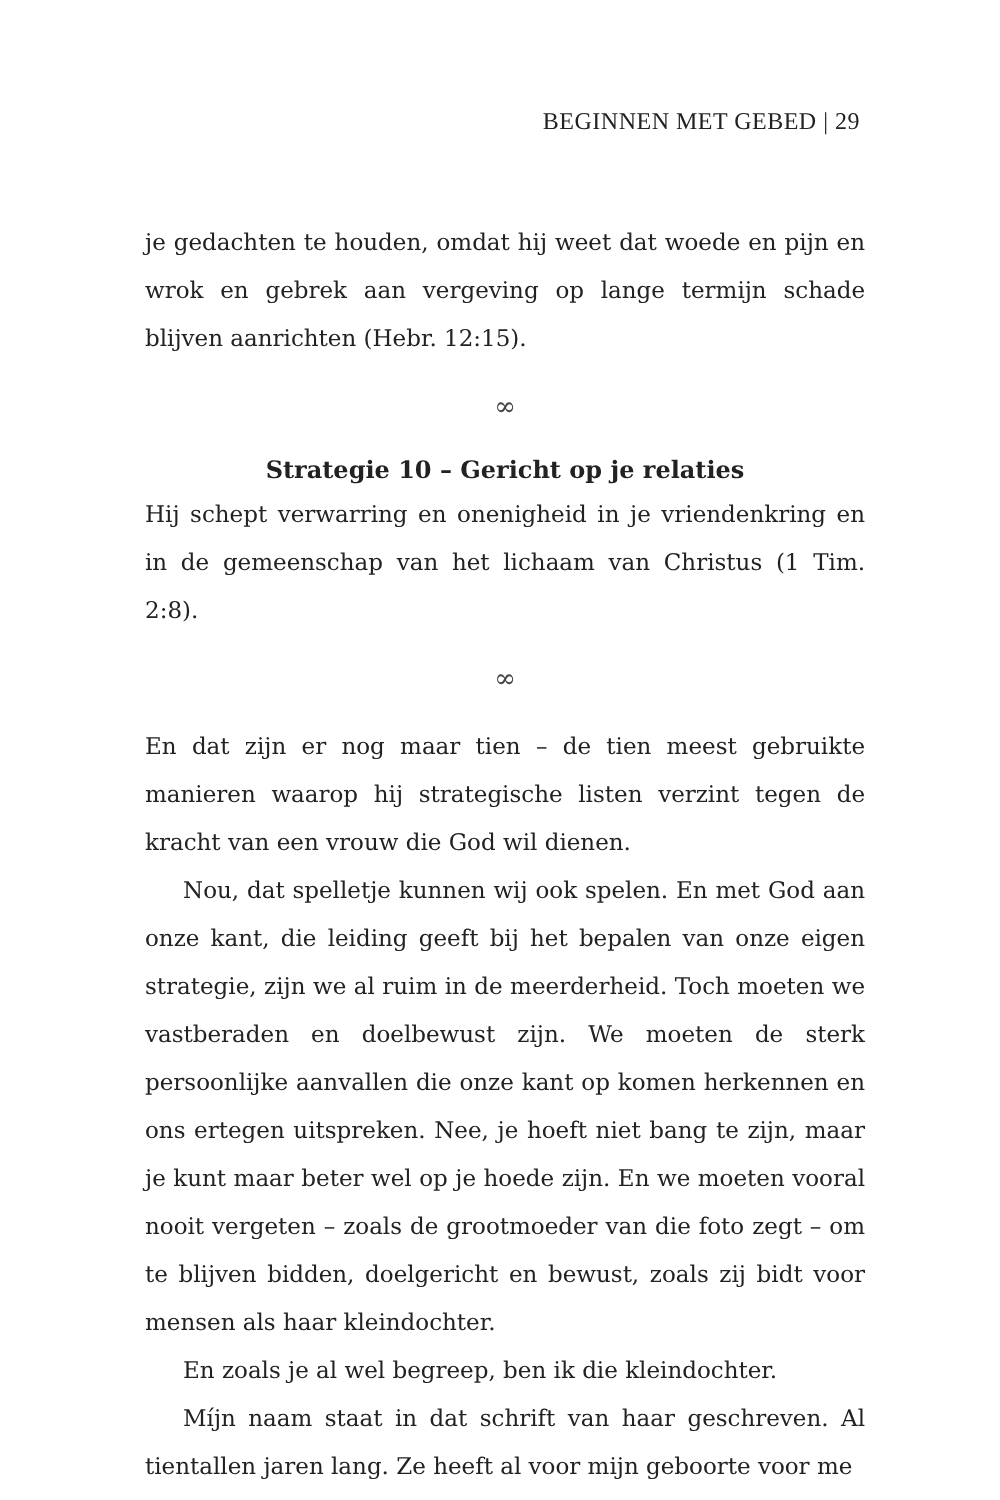BEGINNEN MET GEBED | 29
je gedachten te houden, omdat hij weet dat woede en pijn en wrok en gebrek aan vergeving op lange termijn schade blijven aanrichten (Hebr. 12:15).
∞
Strategie 10 – Gericht op je relaties
Hij schept verwarring en onenigheid in je vriendenkring en in de gemeenschap van het lichaam van Christus (1 Tim. 2:8).
∞
En dat zijn er nog maar tien – de tien meest gebruikte manieren waarop hij strategische listen verzint tegen de kracht van een vrouw die God wil dienen.
Nou, dat spelletje kunnen wij ook spelen. En met God aan onze kant, die leiding geeft bij het bepalen van onze eigen strategie, zijn we al ruim in de meerderheid. Toch moeten we vastberaden en doelbewust zijn. We moeten de sterk persoonlijke aanvallen die onze kant op komen herkennen en ons ertegen uitspreken. Nee, je hoeft niet bang te zijn, maar je kunt maar beter wel op je hoede zijn. En we moeten vooral nooit vergeten – zoals de grootmoeder van die foto zegt – om te blijven bidden, doelgericht en bewust, zoals zij bidt voor mensen als haar kleindochter.
En zoals je al wel begreep, ben ik die kleindochter.
Míjn naam staat in dat schrift van haar geschreven. Al tientallen jaren lang. Ze heeft al voor mijn geboorte voor me